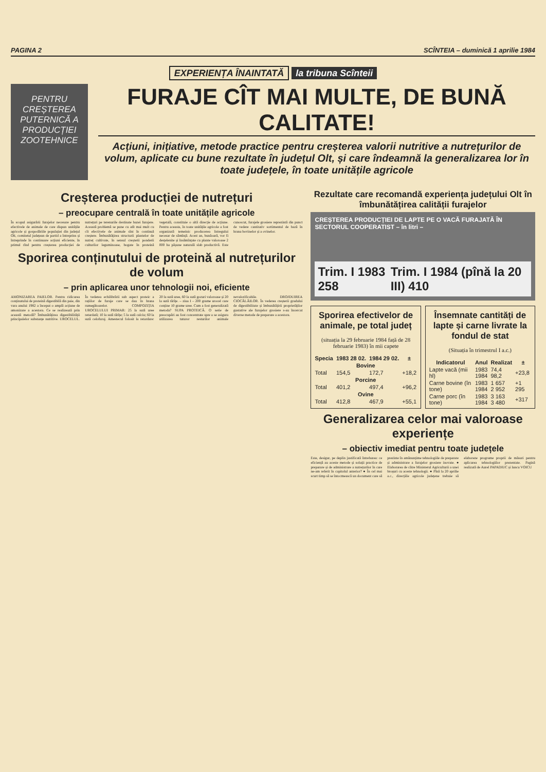PAGINA 2 SCÎNTEIA – duminică 1 aprilie 1984
EXPERIENȚA ÎNAINTATĂ la tribuna Scînteii
PENTRU CREȘTEREA PUTERNICĂ A PRODUCȚIEI ZOOTEHNICE
FURAJE CÎT MAI MULTE, DE BUNĂ CALITATE!
Acțiuni, inițiative, metode practice pentru creșterea valorii nutritive a nutrețurilor de volum, aplicate cu bune rezultate în județul Olt, și care îndeamnă la generalizarea lor în toate județele, în toate unitățile agricole
Creșterea producției de nutrețuri
– preocupare centrală în toate unitățile agricole
În scopul asigurării furajelor necesare pentru efectivele de animale de care dispun unitățile agricole și gospodăriile populației din județul Olt, comitetul județean de partid a întreprins și întreprinde în continuare acțiuni eficiente, în primul rînd pentru creșterea producției de nutrețuri pe terenurile destinate bazei furajere. Această problemă se pune cu atît mai mult cu cît efectivele de animale sînt în continuă creștere. Îmbunătățirea structurii plantelor de nutreț cultivate, în sensul creșterii ponderii culturilor leguminoase, bogate în proteină vegetală, constituie o altă direcție de acțiune. Pentru aceasta, în toate unitățile agricole a fost organizată temeinic producerea întregului necesar de sămînță. Acest an, bunăoară, vor fi desțelenite și însămînțate cu plante valoroase 2 000 ha pășune naturală slab productivă. Este cunoscut, furajele grosiere reprezintă din punct de vedere cantitativ sortimentul de bază în hrana bovinelor și a ovinelor.
Sporirea conținutului de proteină al nutrețurilor de volum
– prin aplicarea unor tehnologii noi, eficiente
AMONIZAREA PAIELOR. Pentru ridicarea conținutului de proteină digestibilă din paie, din vara anului 1982 a început o amplă acțiune de amonizare a acestora. Ce se realizează prin această metodă? Îmbunătățirea digestibilității principalelor substanțe nutritive. UROCELUL. În vederea echilibrării sub aspect proteic a rațiilor de furaje care se dau în hrana rumegătoarelor. COMPOZIȚIA UROCELULUI PRIMAR: 25 la sută uree retardată; 10 la sută tărîțe; 5 la sută calciu; 60 la sută celofuraj. Amestecul folosit la retardare: 20 la sută uree, 60 la sută gozuri valoroase și 20 la sută tărîțe. – ziua I – 200 grame urocel care conține 10 grame uree. Cum a fost generalizată metoda? SUPA PROTEICĂ. O serie de preocupări au fost concentrate spre a se asigura utilizarea tuturor resturilor animale nevalorificabile. DROJDUIREA CIOCĂLĂILOR. În vederea creșterii gradului de digestibilitate și îmbunătățirii proprietăților gustative ale furajelor grosiere s-au încercat diverse metode de preparare a acestora.
Rezultate care recomandă experiența județului Olt în îmbunătățirea calității furajelor
CREȘTEREA PRODUCȚIEI DE LAPTE PE O VACĂ FURAJATĂ ÎN SECTORUL COOPERATIST – în litri –
Trim. I 1983 258 Trim. I 1984 (pînă la 20 III) 410
Sporirea efectivelor de animale, pe total județ
(situația la 29 februarie 1984 față de 28 februarie 1983) în mii capete
| Specia | 1983 28 02. | 1984 29 02. | ± |
| --- | --- | --- | --- |
| Bovine | | | |
| Total | 154,5 | 172,7 | +18,2 |
| Porcine | | | |
| Total | 401,2 | 497,4 | +96,2 |
| Ovine | | | |
| Total | 412,8 | 467,9 | +55,1 |
Însemnate cantități de lapte și carne livrate la fondul de stat
(Situația în trimestrul I a.c.)
| Indicatorul | Anul | Realizat | ± |
| --- | --- | --- | --- |
| Lapte vacă (mii hl) | 1983 1984 | 74,4 98,2 | +23,8 |
| Carne bovine (în tone) | 1983 1984 | 1 657 2 952 | +1 295 |
| Carne porc (în tone) | 1983 1984 | 3 163 3 480 | +317 |
Generalizarea celor mai valoroase experiențe
– obiectiv imediat pentru toate județele
Este, desigur, pe deplin justificată întrebarea: ce eficiență au aceste metode și soluții practice de preparare și de administrare a nutrețurilor în care ne-am referit în capitolul anterior? ● În cel mai scurt timp să se întocmească un document care să prezinte în amănunțime tehnologiile de preparare și administrare a furajelor grosiere inovate. ● Elaborarea de către Ministerul Agriculturii a unei broșuri cu aceste tehnologii. ● Pînă la 20 aprilie a.c., direcțiile agricole județene trebuie să elaboreze programe proprii de măsuri pentru aplicarea tehnologiilor prezentate. Pagină realizată de Aurel PAPADIUC și Iancu VOICU